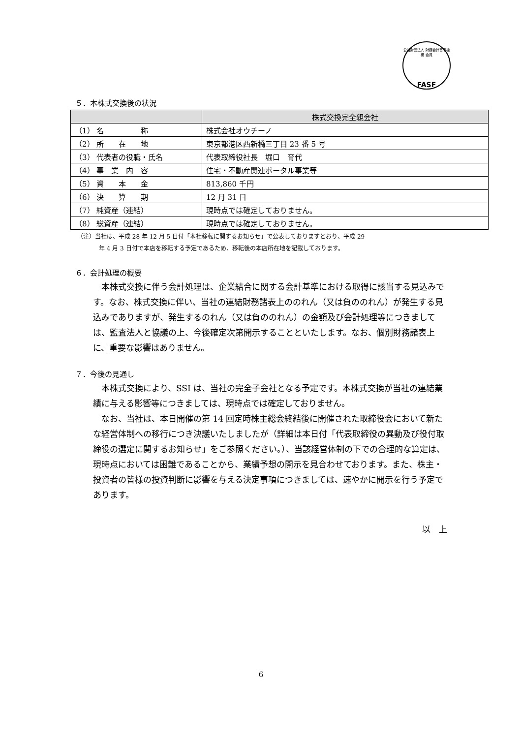公益財団法人 財務会計基準機構 会員
FASF
５．本株式交換後の状況
| | 株式交換完全親会社 |
| --- | --- |
| （1） 名 称 | 株式会社オウチーノ |
| （2） 所 在 地 | 東京都港区西新橋三丁目 23 番 5 号 |
| （3） 代表者の役職・氏名 | 代表取締役社長 堀口 育代 |
| （4） 事 業 内 容 | 住宅・不動産関連ポータル事業等 |
| （5） 資 本 金 | 813,860 千円 |
| （6） 決 算 期 | 12 月 31 日 |
| （7） 純資産（連結） | 現時点では確定しておりません。 |
| （8） 総資産（連結） | 現時点では確定しておりません。 |
（注）当社は、平成 28 年 12 月 5 日付「本社移転に関するお知らせ」で公表しておりますとおり、平成 29
年 4 月 3 日付で本店を移転する予定であるため、移転後の本店所在地を記載しております。
６．会計処理の概要
本株式交換に伴う会計処理は、企業結合に関する会計基準における取得に該当する見込みです。なお、株式交換に伴い、当社の連結財務諸表上ののれん（又は負ののれん）が発生する見込みでありますが、発生するのれん（又は負ののれん）の金額及び会計処理等につきましては、監査法人と協議の上、今後確定次第開示することといたします。なお、個別財務諸表上に、重要な影響はありません。
７．今後の見通し
本株式交換により、SSI は、当社の完全子会社となる予定です。本株式交換が当社の連結業績に与える影響等につきましては、現時点では確定しておりません。
なお、当社は、本日開催の第 14 回定時株主総会終結後に開催された取締役会において新たな経営体制への移行につき決議いたしましたが（詳細は本日付「代表取締役の異動及び役付取締役の選定に関するお知らせ」をご参照ください。）、当該経営体制の下での合理的な算定は、現時点においては困難であることから、業績予想の開示を見合わせております。また、株主・投資者の皆様の投資判断に影響を与える決定事項につきましては、速やかに開示を行う予定であります。
以　上
6